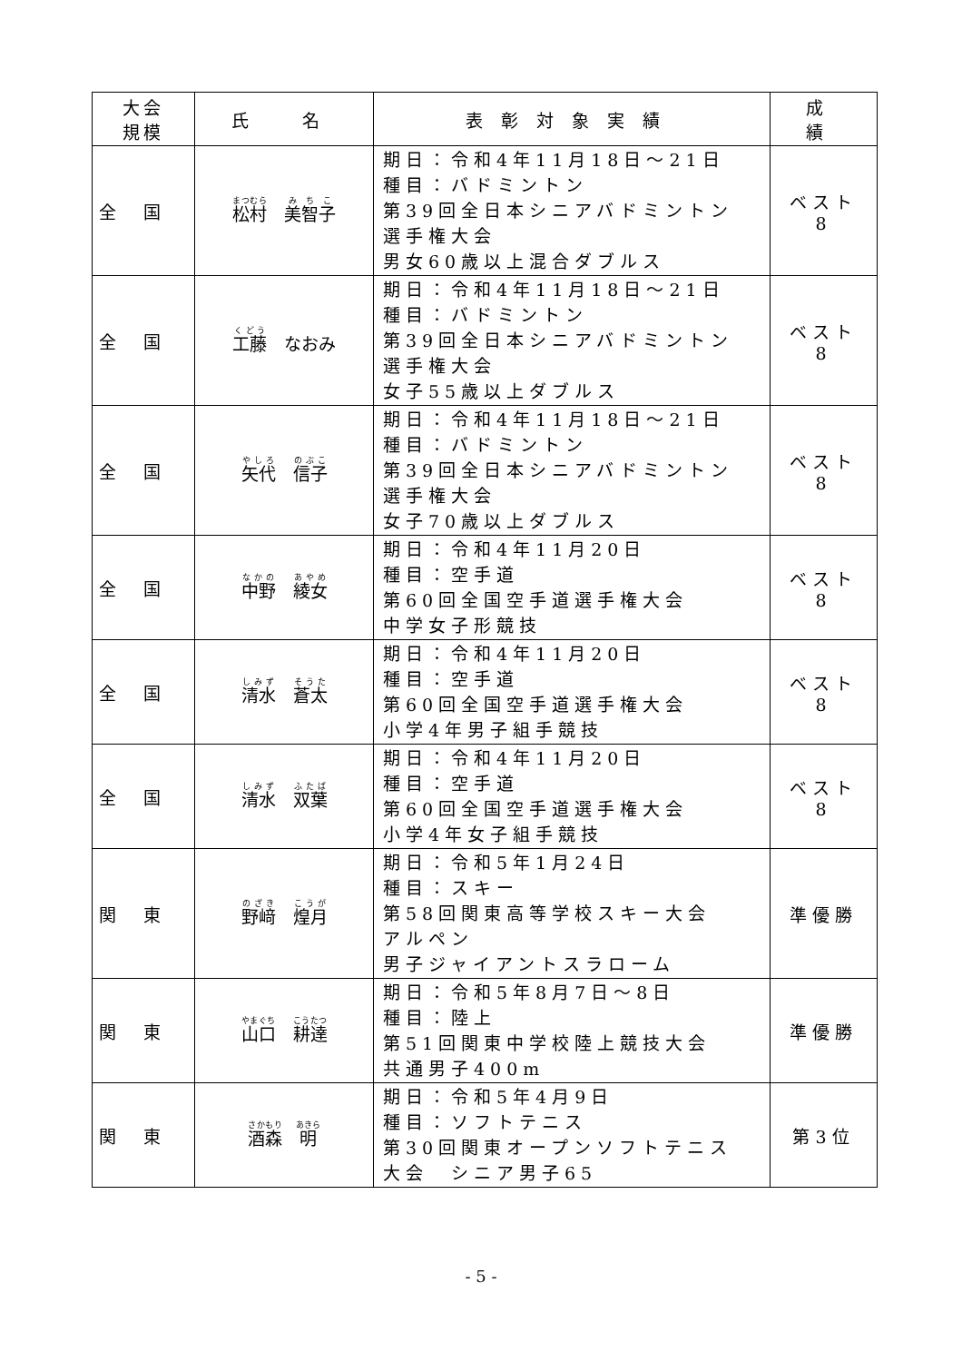| 大会 規模 | 氏 名 | 表彰対象実績 | 成 績 |
| --- | --- | --- | --- |
| 全国 | 松村 美智子 | 期日：令和4年11月18日～21日 種目：バドミントン 第39回全日本シニアバドミントン 選手権大会 男女60歳以上混合ダブルス | ベスト 8 |
| 全国 | 工藤 なおみ | 期日：令和4年11月18日～21日 種目：バドミントン 第39回全日本シニアバドミントン 選手権大会 女子55歳以上ダブルス | ベスト 8 |
| 全国 | 矢代 信子 | 期日：令和4年11月18日～21日 種目：バドミントン 第39回全日本シニアバドミントン 選手権大会 女子70歳以上ダブルス | ベスト 8 |
| 全国 | 中野 綾女 | 期日：令和4年11月20日 種目：空手道 第60回全国空手道選手権大会 中学女子形競技 | ベスト 8 |
| 全国 | 清水 蒼太 | 期日：令和4年11月20日 種目：空手道 第60回全国空手道選手権大会 小学4年男子組手競技 | ベスト 8 |
| 全国 | 清水 双葉 | 期日：令和4年11月20日 種目：空手道 第60回全国空手道選手権大会 小学4年女子組手競技 | ベスト 8 |
| 関東 | 野﨑 煌月 | 期日：令和5年1月24日 種目：スキー 第58回関東高等学校スキー大会 アルペン 男子ジャイアントスラローム | 準優勝 |
| 関東 | 山口 耕達 | 期日：令和5年8月7日～8日 種目：陸上 第51回関東中学校陸上競技大会 共通男子400m | 準優勝 |
| 関東 | 酒森 明 | 期日：令和5年4月9日 種目：ソフトテニス 第30回関東オープンソフトテニス 大会 シニア男子65 | 第3位 |
- 5 -